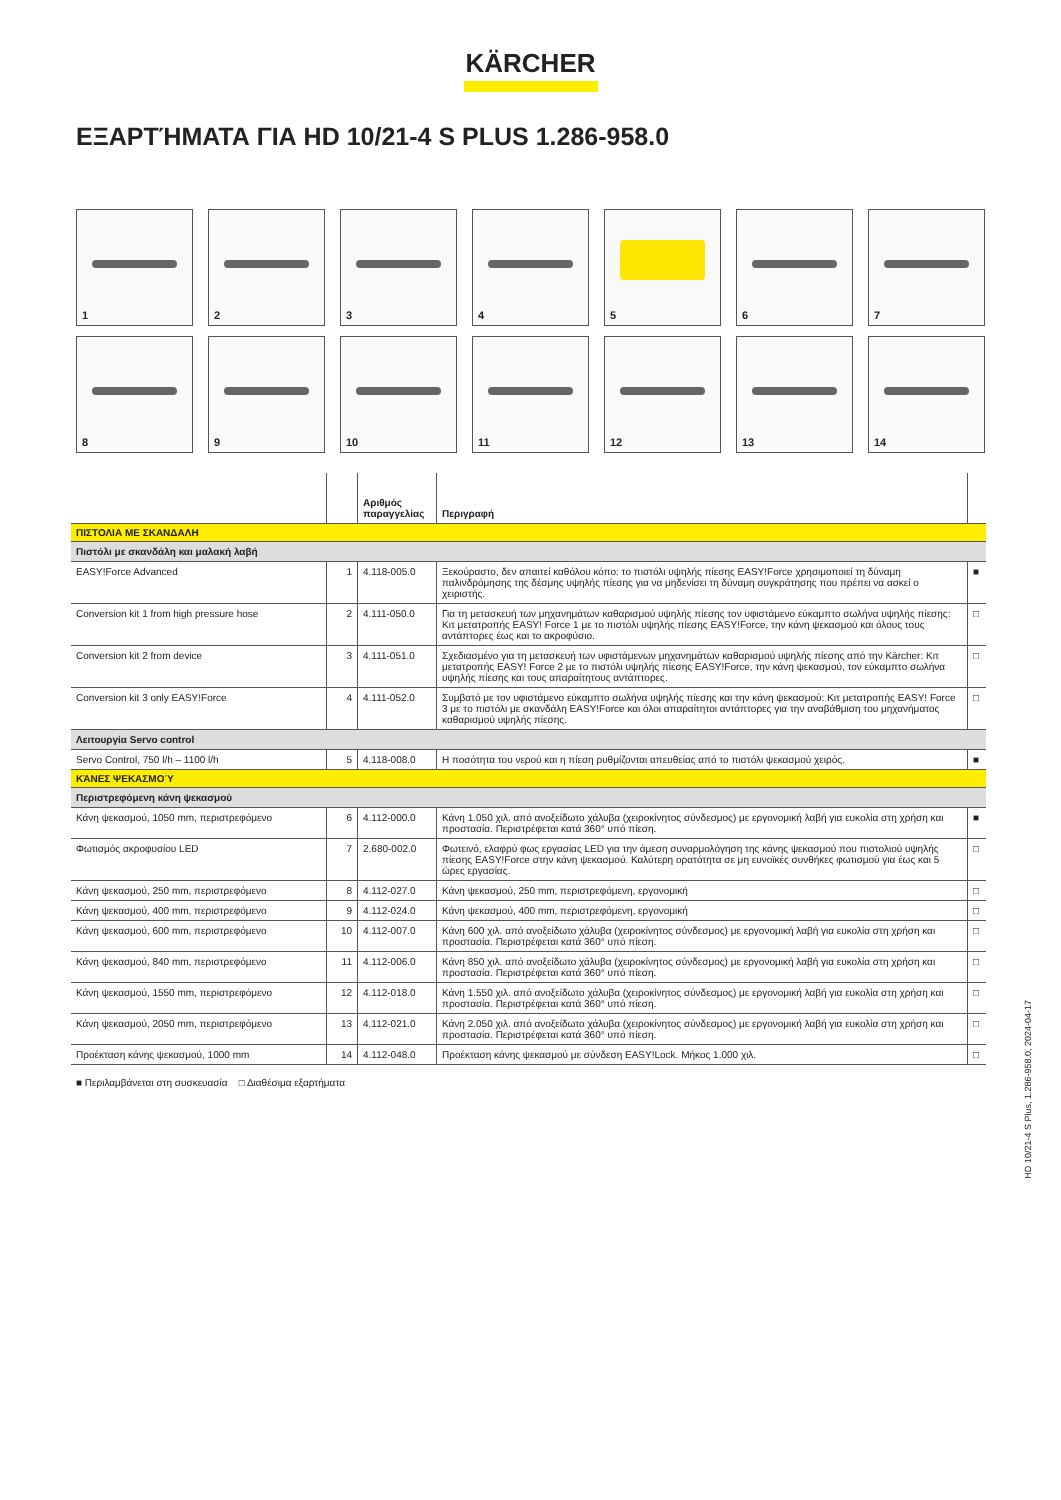KÄRCHER
ΕΞΑΡΤΉΜΑΤΑ ΓΙΑ HD 10/21-4 S PLUS 1.286-958.0
1
2
3
4
5
6
7
8
9
10
11
12
13
14
| | | Αριθμός παραγγελίας | Περιγραφή | |
| --- | --- | --- | --- | --- |
| ΠΙΣΤΟΛΙΑ ΜΕ ΣΚΑΝΔΑΛΗ | | | | |
| Πιστόλι με σκανδάλη και μαλακή λαβή | | | | |
| EASY!Force Advanced | 1 | 4.118-005.0 | Ξεκούραστο, δεν απαιτεί καθόλου κόπο: το πιστόλι υψηλής πίεσης EASY!Force χρησιμοποιεί τη δύναμη παλινδρόμησης της δέσμης υψηλής πίεσης για να μηδενίσει τη δύναμη συγκράτησης που πρέπει να ασκεί ο χειριστής. | ■ |
| Conversion kit 1 from high pressure hose | 2 | 4.111-050.0 | Για τη μετασκευή των μηχανημάτων καθαρισμού υψηλής πίεσης τον υφιστάμενο εύκαμπτο σωλήνα υψηλής πίεσης: Κιτ μετατροπής EASY! Force 1 με το πιστόλι υψηλής πίεσης EASY!Force, την κάνη ψεκασμού και όλους τους αντάπτορες έως και το ακροφύσιο. | □ |
| Conversion kit 2 from device | 3 | 4.111-051.0 | Σχεδιασμένο για τη μετασκευή των υφιστάμενων μηχανημάτων καθαρισμού υψηλής πίεσης από την Kärcher: Κιτ μετατροπής EASY! Force 2 με το πιστόλι υψηλής πίεσης EASY!Force, την κάνη ψεκασμού, τον εύκαμπτο σωλήνα υψηλής πίεσης και τους απαραίτητους αντάπτορες. | □ |
| Conversion kit 3 only EASY!Force | 4 | 4.111-052.0 | Συμβατό με τον υφιστάμενο εύκαμπτο σωλήνα υψηλής πίεσης και την κάνη ψεκασμού: Κιτ μετατροπής EASY! Force 3 με το πιστόλι με σκανδάλη EASY!Force και όλοι απαραίτητοι αντάπτορες για την αναβάθμιση του μηχανήματος καθαρισμού υψηλής πίεσης. | □ |
| Λειτουργία Servo control | | | | |
| Servo Control, 750 l/h – 1100 l/h | 5 | 4.118-008.0 | Η ποσότητα του νερού και η πίεση ρυθμίζονται απευθείας από το πιστόλι ψεκασμού χειρός. | ■ |
| ΚΆΝΕΣ ΨΕΚΑΣΜΟΎ | | | | |
| Περιστρεφόμενη κάνη ψεκασμού | | | | |
| Κάνη ψεκασμού, 1050 mm, περιστρεφόμενο | 6 | 4.112-000.0 | Κάνη 1.050 χιλ. από ανοξείδωτο χάλυβα (χειροκίνητος σύνδεσμος) με εργονομική λαβή για ευκολία στη χρήση και προστασία. Περιστρέφεται κατά 360° υπό πίεση. | ■ |
| Φωτισμός ακροφυσίου LED | 7 | 2.680-002.0 | Φωτεινό, ελαφρύ φως εργασίας LED για την άμεση συναρμολόγηση της κάνης ψεκασμού που πιστολιού υψηλής πίεσης EASY!Force στην κάνη ψεκασμού. Καλύτερη ορατότητα σε μη ευνοϊκές συνθήκες φωτισμού για έως και 5 ώρες εργασίας. | □ |
| Κάνη ψεκασμού, 250 mm, περιστρεφόμενο | 8 | 4.112-027.0 | Κάνη ψεκασμού, 250 mm, περιστρεφόμενη, εργονομική | □ |
| Κάνη ψεκασμού, 400 mm, περιστρεφόμενο | 9 | 4.112-024.0 | Κάνη ψεκασμού, 400 mm, περιστρεφόμενη, εργονομική | □ |
| Κάνη ψεκασμού, 600 mm, περιστρεφόμενο | 10 | 4.112-007.0 | Κάνη 600 χιλ. από ανοξείδωτο χάλυβα (χειροκίνητος σύνδεσμος) με εργονομική λαβή για ευκολία στη χρήση και προστασία. Περιστρέφεται κατά 360° υπό πίεση. | □ |
| Κάνη ψεκασμού, 840 mm, περιστρεφόμενο | 11 | 4.112-006.0 | Κάνη 850 χιλ. από ανοξείδωτο χάλυβα (χειροκίνητος σύνδεσμος) με εργονομική λαβή για ευκολία στη χρήση και προστασία. Περιστρέφεται κατά 360° υπό πίεση. | □ |
| Κάνη ψεκασμού, 1550 mm, περιστρεφόμενο | 12 | 4.112-018.0 | Κάνη 1.550 χιλ. από ανοξείδωτο χάλυβα (χειροκίνητος σύνδεσμος) με εργονομική λαβή για ευκολία στη χρήση και προστασία. Περιστρέφεται κατά 360° υπό πίεση. | □ |
| Κάνη ψεκασμού, 2050 mm, περιστρεφόμενο | 13 | 4.112-021.0 | Κάνη 2.050 χιλ. από ανοξείδωτο χάλυβα (χειροκίνητος σύνδεσμος) με εργονομική λαβή για ευκολία στη χρήση και προστασία. Περιστρέφεται κατά 360° υπό πίεση. | □ |
| Προέκταση κάνης ψεκασμού, 1000 mm | 14 | 4.112-048.0 | Προέκταση κάνης ψεκασμού με σύνδεση EASY!Lock. Μήκος 1.000 χιλ. | □ |
■ Περιλαμβάνεται στη συσκευασία □ Διαθέσιμα εξαρτήματα
HD 10/21-4 S Plus, 1.286-958.0, 2024-04-17